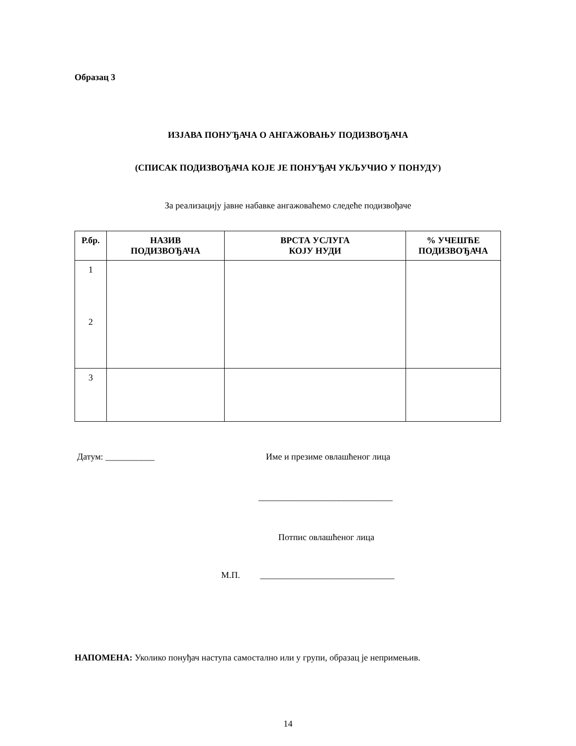Образац 3
ИЗЈАВА ПОНУЂАЧА О АНГАЖОВАЊУ ПОДИЗВОЂАЧА
(СПИСАК ПОДИЗВОЂАЧА КОЈЕ ЈЕ ПОНУЂАЧ УКЉУЧИО У ПОНУДУ)
За реализацију јавне набавке ангажоваћемо следеће подизвођаче
| Р.бр. | НАЗИВ ПОДИЗВОЂАЧА | ВРСТА УСЛУГА КОЈУ НУДИ | % УЧЕШЋЕ ПОДИЗВОЂАЧА |
| --- | --- | --- | --- |
| 1 2 | | | |
| 3 | | | |
Датум: ___________ Име и презиме овлашћеног лица
______________________________
Потпис овлашћеног лица
М.П. ______________________________
НАПОМЕНА: Уколико понуђач наступа самостално или у групи, образац је непримењив.
14